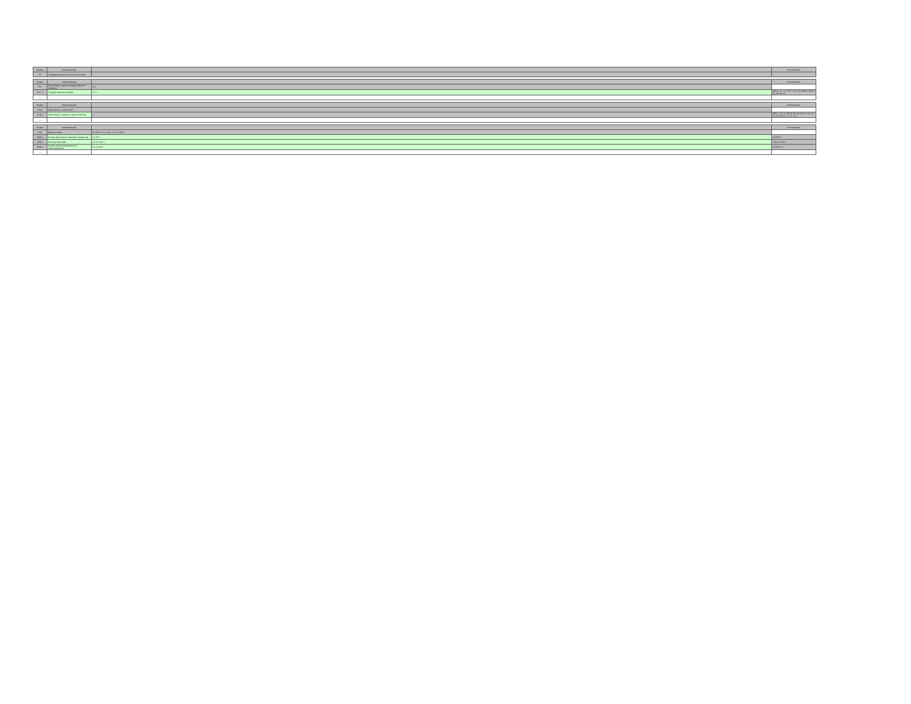| Индекс | Наименование | | Компетенции |
| --- | --- | --- | --- |
| Б3 | Государственная итоговая аттестация | | |
| Индекс | Наименование | | Компетенции |
| --- | --- | --- | --- |
| Б3.Г | Подготовка к сдаче государственного экзамена | 27 1 | |
| Б3.Г.1 | Государственный экзамен | 27 1 2 | ОПК-1, 2, 3, 4, 5, 6, 7, 8, 9, 10; ОПК-3; ПК-37, 38, 39, 40, 41 |
| + | | | |
| Индекс | Наименование | | Компетенции |
| --- | --- | --- | --- |
| Б3.Д | Подготовка к защите ВКР | | |
| Б3.Д.1 | Подготовка к защите и защита ВКР Esc | 2 | ОПК-1, 2, 3, 4; ПК-37, 38, 39, 40, 41, 42, 43, 44, 45; ПСК-1, 2, 3, 4, 5, 6 |
| + | | | |
| Индекс | Наименование | | Компетенции |
| --- | --- | --- | --- |
| ФТД | Факультативы | 8 4 56 1 4.0 4 4 48 1 4.0 4 4 128 1 | |
| ФТД.1 | Основы физических явлений и процессов | 8 4 56 1 | 10 ОПК-3 |
| ФТД.2 | Эксплуатация ДВС | 4.0 4 4 128 1 | 7 ОК-9; ПСК-5 |
| ФТД.3 | Основы автоматизированного проектирования | 4.0 4 4 48 1 | 49 ОПК-1, 3 |
| + | | | |